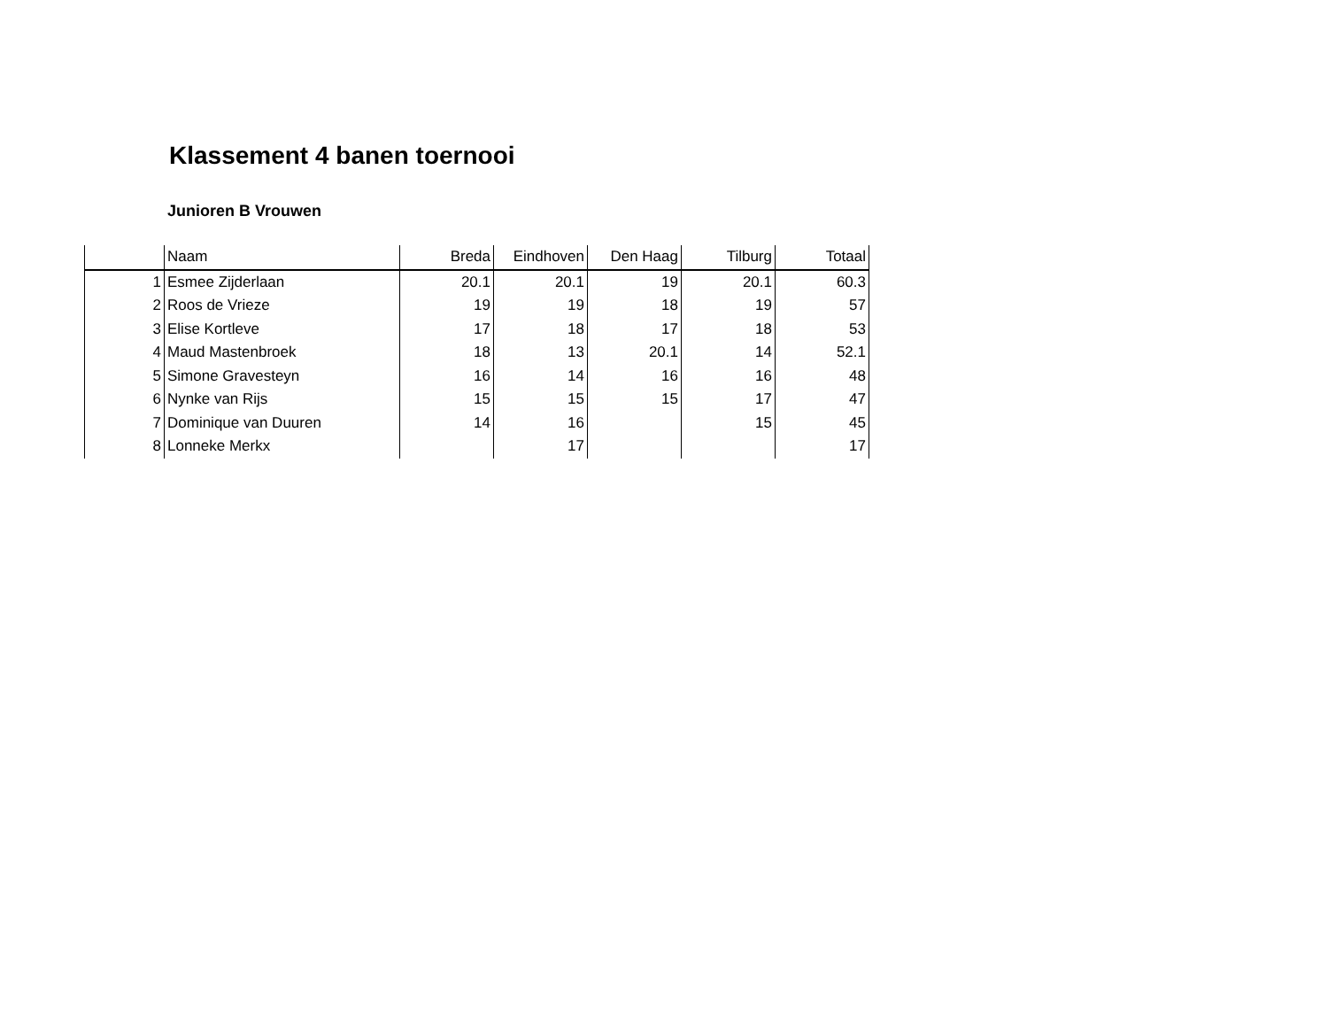Klassement 4 banen toernooi
Junioren B Vrouwen
| | Naam | Breda | Eindhoven | Den Haag | Tilburg | Totaal |
| --- | --- | --- | --- | --- | --- | --- |
| 1 | Esmee Zijderlaan | 20.1 | 20.1 | 19 | 20.1 | 60.3 |
| 2 | Roos de Vrieze | 19 | 19 | 18 | 19 | 57 |
| 3 | Elise Kortleve | 17 | 18 | 17 | 18 | 53 |
| 4 | Maud Mastenbroek | 18 | 13 | 20.1 | 14 | 52.1 |
| 5 | Simone Gravesteyn | 16 | 14 | 16 | 16 | 48 |
| 6 | Nynke van Rijs | 15 | 15 | 15 | 17 | 47 |
| 7 | Dominique van Duuren | 14 | 16 | | 15 | 45 |
| 8 | Lonneke Merkx | | 17 | | | 17 |